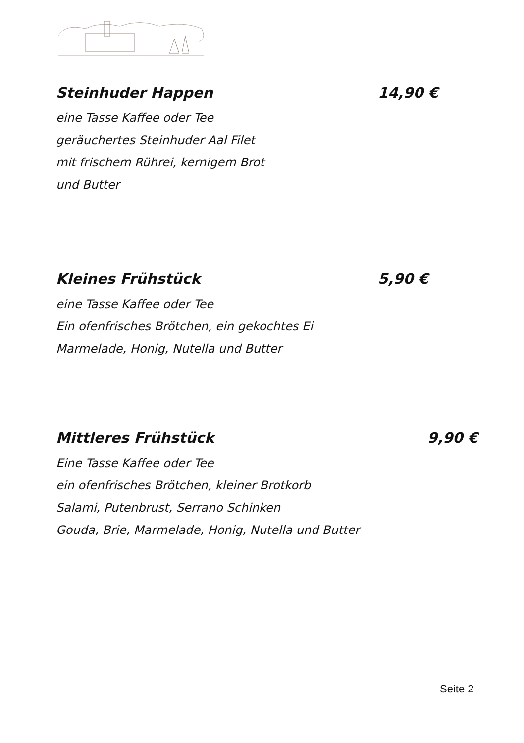Steinhuder Happen 14,90 €
eine Tasse Kaffee oder Tee
geräuchertes Steinhuder Aal Filet
mit frischem Rührei, kernigem Brot
und Butter
Kleines Frühstück 5,90 €
eine Tasse Kaffee oder Tee
Ein ofenfrisches Brötchen, ein gekochtes Ei
Marmelade, Honig, Nutella und Butter
Mittleres Frühstück 9,90 €
Eine Tasse Kaffee oder Tee
ein ofenfrisches Brötchen, kleiner Brotkorb
Salami, Putenbrust, Serrano Schinken
Gouda, Brie, Marmelade, Honig, Nutella und Butter
Seite 2